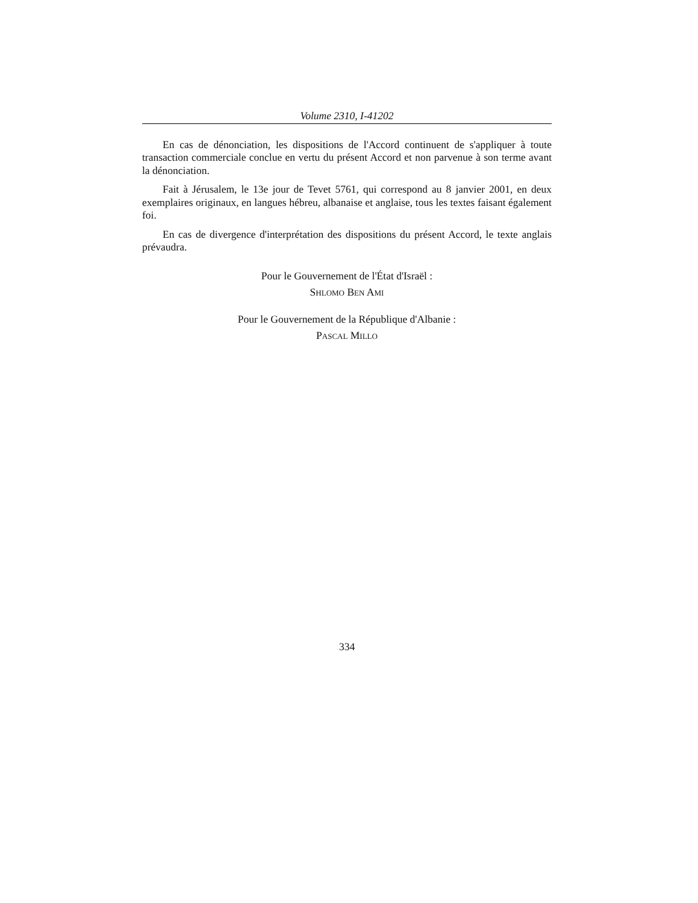Volume 2310, I-41202
En cas de dénonciation, les dispositions de l'Accord continuent de s'appliquer à toute transaction commerciale conclue en vertu du présent Accord et non parvenue à son terme avant la dénonciation.
Fait à Jérusalem, le 13e jour de Tevet 5761, qui correspond au 8 janvier 2001, en deux exemplaires originaux, en langues hébreu, albanaise et anglaise, tous les textes faisant également foi.
En cas de divergence d'interprétation des dispositions du présent Accord, le texte anglais prévaudra.
Pour le Gouvernement de l'État d'Israël :
SHLOMO BEN AMI
Pour le Gouvernement de la République d'Albanie :
PASCAL MILLO
334